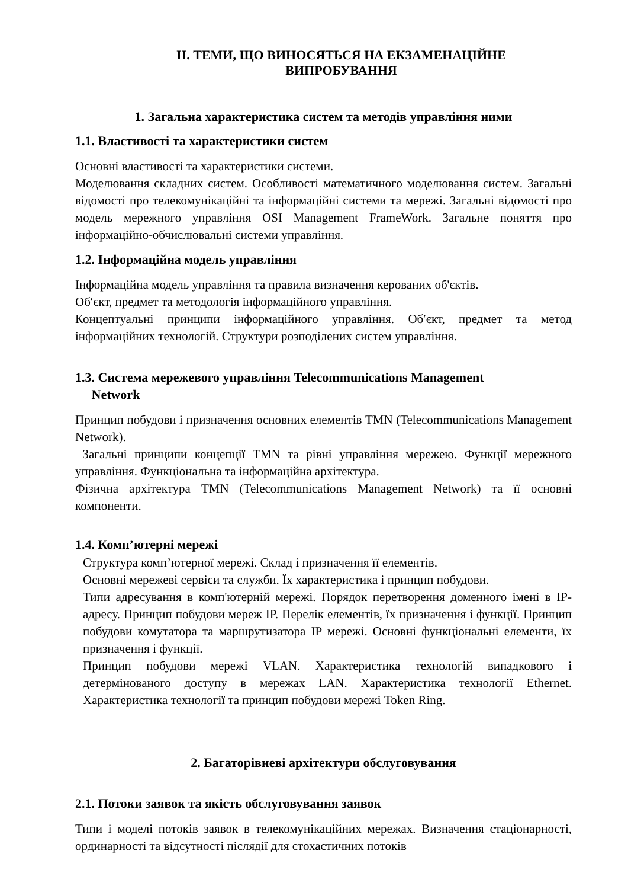ІІ. ТЕМИ, ЩО ВИНОСЯТЬСЯ НА ЕКЗАМЕНАЦІЙНЕ
ВИПРОБУВАННЯ
1. Загальна характеристика систем та методів управління ними
1.1. Властивості та характеристики систем
Основні властивості та характеристики системи.
Моделювання складних систем. Особливості математичного моделювання систем. Загальні відомості про телекомунікаційні та інформаційні системи та мережі. Загальні відомості про модель мережного управління OSI Management FrameWork. Загальне поняття про інформаційно-обчислювальні системи управління.
1.2. Інформаційна модель управління
Інформаційна модель управління та правила визначення керованих об'єктів.
Об′єкт, предмет та методологія інформаційного управління.
Концептуальні принципи інформаційного управління. Об′єкт, предмет та метод інформаційних технологій. Структури розподілених систем управління.
1.3. Система мережевого управління Telecommunications Management
Network
Принцип побудови і призначення основних елементів TMN (Telecommunications Management Network).
Загальні принципи концепції TMN та рівні управління мережею. Функції мережного управління. Функціональна та інформаційна архітектура.
Фізична архітектура TMN (Telecommunications Management Network) та її основні компоненти.
1.4. Комп’ютерні мережі
Структура комп’ютерної мережі. Склад і призначення її елементів.
Основні мережеві сервіси та служби. Їх характеристика і принцип побудови.
Типи адресування в комп'ютерній мережі. Порядок перетворення доменного імені в IP-адресу. Принцип побудови мереж IP. Перелік елементів, їх призначення і функції. Принцип побудови комутатора та маршрутизатора IP мережі. Основні функціональні елементи, їх призначення і функції.
Принцип побудови мережі VLAN. Характеристика технологій випадкового і детермінованого доступу в мережах LAN. Характеристика технології Ethernet. Характеристика технології та принцип побудови мережі Token Ring.
2. Багаторівневі архітектури обслуговування
2.1. Потоки заявок та якість обслуговування заявок
Типи і моделі потоків заявок в телекомунікаційних мережах. Визначення стаціонарності, ординарності та відсутності післядії для стохастичних потоків